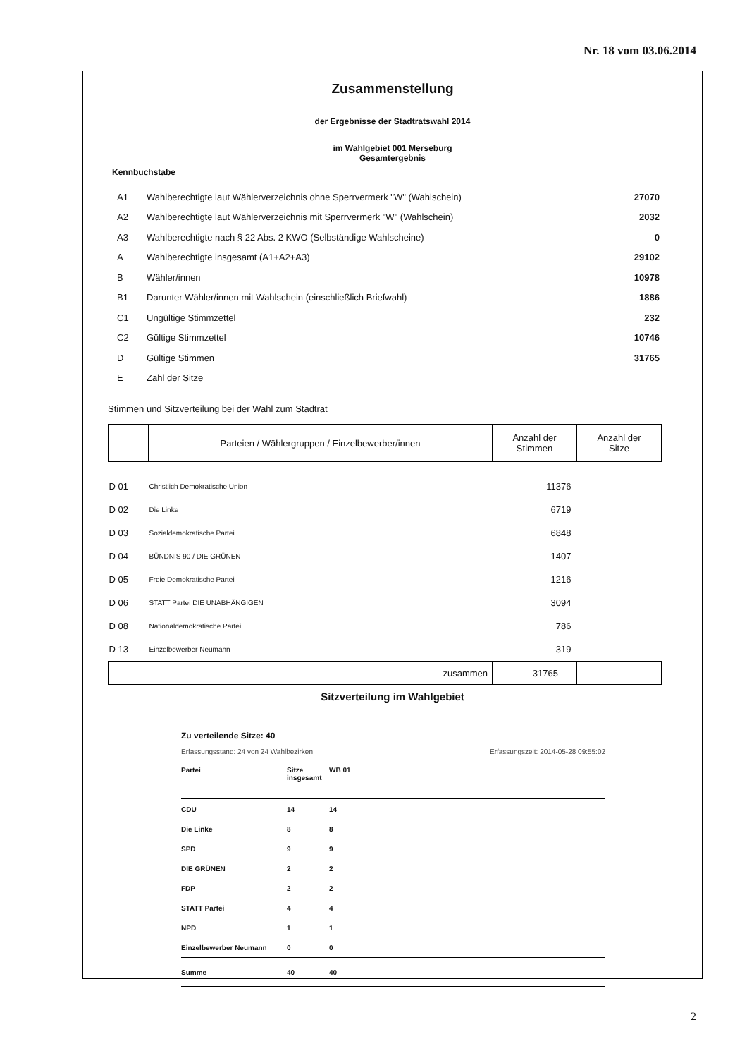Nr. 18 vom 03.06.2014
Zusammenstellung
der Ergebnisse der Stadtratswahl 2014
im Wahlgebiet 001 Merseburg
Gesamtergebnis
Kennbuchstabe
| A1 | Wahlberechtigte laut Wählerverzeichnis ohne Sperrvermerk "W" (Wahlschein) | 27070 |
| A2 | Wahlberechtigte laut Wählerverzeichnis mit Sperrvermerk "W" (Wahlschein) | 2032 |
| A3 | Wahlberechtigte nach § 22 Abs. 2 KWO (Selbständige Wahlscheine) | 0 |
| A | Wahlberechtigte insgesamt (A1+A2+A3) | 29102 |
| B | Wähler/innen | 10978 |
| B1 | Darunter Wähler/innen mit Wahlschein (einschließlich Briefwahl) | 1886 |
| C1 | Ungültige Stimmzettel | 232 |
| C2 | Gültige Stimmzettel | 10746 |
| D | Gültige Stimmen | 31765 |
| E | Zahl der Sitze | |
Stimmen und Sitzverteilung bei der Wahl zum Stadtrat
| | Parteien / Wählergruppen / Einzelbewerber/innen | Anzahl der Stimmen | Anzahl der Sitze |
| --- | --- | --- | --- |
| D 01 | Christlich Demokratische Union | 11376 | |
| D 02 | Die Linke | 6719 | |
| D 03 | Sozialdemokratische Partei | 6848 | |
| D 04 | BÜNDNIS 90 / DIE GRÜNEN | 1407 | |
| D 05 | Freie Demokratische Partei | 1216 | |
| D 06 | STATT Partei DIE UNABHÄNGIGEN | 3094 | |
| D 08 | Nationaldemokratische Partei | 786 | |
| D 13 | Einzelbewerber Neumann | 319 | |
| zusammen | | 31765 | |
Sitzverteilung im Wahlgebiet
Zu verteilende Sitze: 40
Erfassungsstand: 24 von 24 Wahlbezirken Erfassungszeit: 2014-05-28 09:55:02
| Partei | Sitze insgesamt | WB 01 |
| CDU | 14 | 14 |
| Die Linke | 8 | 8 |
| SPD | 9 | 9 |
| DIE GRÜNEN | 2 | 2 |
| FDP | 2 | 2 |
| STATT Partei | 4 | 4 |
| NPD | 1 | 1 |
| Einzelbewerber Neumann | 0 | 0 |
| Summe | 40 | 40 |
2